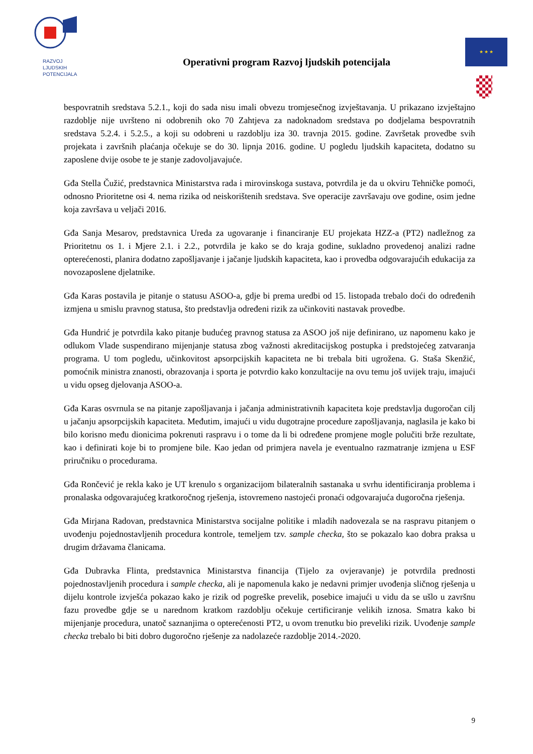RAZVOJ
LJUDSKIH
POTENCIJALA
Operativni program Razvoj ljudskih potencijala
★ ★ ★
bespovratnih sredstava 5.2.1., koji do sada nisu imali obvezu tromjesečnog izvještavanja. U prikazano izvještajno razdoblje nije uvršteno ni odobrenih oko 70 Zahtjeva za nadoknadom sredstava po dodjelama bespovratnih sredstava 5.2.4. i 5.2.5., a koji su odobreni u razdoblju iza 30. travnja 2015. godine. Završetak provedbe svih projekata i završnih plaćanja očekuje se do 30. lipnja 2016. godine. U pogledu ljudskih kapaciteta, dodatno su zaposlene dvije osobe te je stanje zadovoljavajuće.
Gđa Stella Čužić, predstavnica Ministarstva rada i mirovinskoga sustava, potvrdila je da u okviru Tehničke pomoći, odnosno Prioritetne osi 4. nema rizika od neiskorištenih sredstava. Sve operacije završavaju ove godine, osim jedne koja završava u veljači 2016.
Gđa Sanja Mesarov, predstavnica Ureda za ugovaranje i financiranje EU projekata HZZ-a (PT2) nadležnog za Prioritetnu os 1. i Mjere 2.1. i 2.2., potvrdila je kako se do kraja godine, sukladno provedenoj analizi radne opterećenosti, planira dodatno zapošljavanje i jačanje ljudskih kapaciteta, kao i provedba odgovarajućih edukacija za novozaposlene djelatnike.
Gđa Karas postavila je pitanje o statusu ASOO-a, gdje bi prema uredbi od 15. listopada trebalo doći do određenih izmjena u smislu pravnog statusa, što predstavlja određeni rizik za učinkoviti nastavak provedbe.
Gđa Hundrić je potvrdila kako pitanje budućeg pravnog statusa za ASOO još nije definirano, uz napomenu kako je odlukom Vlade suspendirano mijenjanje statusa zbog važnosti akreditacijskog postupka i predstojećeg zatvaranja programa. U tom pogledu, učinkovitost apsorpcijskih kapaciteta ne bi trebala biti ugrožena. G. Staša Skenžić, pomoćnik ministra znanosti, obrazovanja i sporta je potvrdio kako konzultacije na ovu temu još uvijek traju, imajući u vidu opseg djelovanja ASOO-a.
Gđa Karas osvrnula se na pitanje zapošljavanja i jačanja administrativnih kapaciteta koje predstavlja dugoročan cilj u jačanju apsorpcijskih kapaciteta. Međutim, imajući u vidu dugotrajne procedure zapošljavanja, naglasila je kako bi bilo korisno među dionicima pokrenuti raspravu i o tome da li bi određene promjene mogle polučiti brže rezultate, kao i definirati koje bi to promjene bile. Kao jedan od primjera navela je eventualno razmatranje izmjena u ESF priručniku o procedurama.
Gđa Rončević je rekla kako je UT krenulo s organizacijom bilateralnih sastanaka u svrhu identificiranja problema i pronalaska odgovarajućeg kratkoročnog rješenja, istovremeno nastojeći pronaći odgovarajuća dugoročna rješenja.
Gđa Mirjana Radovan, predstavnica Ministarstva socijalne politike i mladih nadovezala se na raspravu pitanjem o uvođenju pojednostavljenih procedura kontrole, temeljem tzv. sample checka, što se pokazalo kao dobra praksa u drugim državama članicama.
Gđa Dubravka Flinta, predstavnica Ministarstva financija (Tijelo za ovjeravanje) je potvrdila prednosti pojednostavljenih procedura i sample checka, ali je napomenula kako je nedavni primjer uvođenja sličnog rješenja u dijelu kontrole izvješća pokazao kako je rizik od pogreške prevelik, posebice imajući u vidu da se ušlo u završnu fazu provedbe gdje se u narednom kratkom razdoblju očekuje certificiranje velikih iznosa. Smatra kako bi mijenjanje procedura, unatoč saznanjima o opterećenosti PT2, u ovom trenutku bio preveliki rizik. Uvođenje sample checka trebalo bi biti dobro dugoročno rješenje za nadolazeće razdoblje 2014.-2020.
9